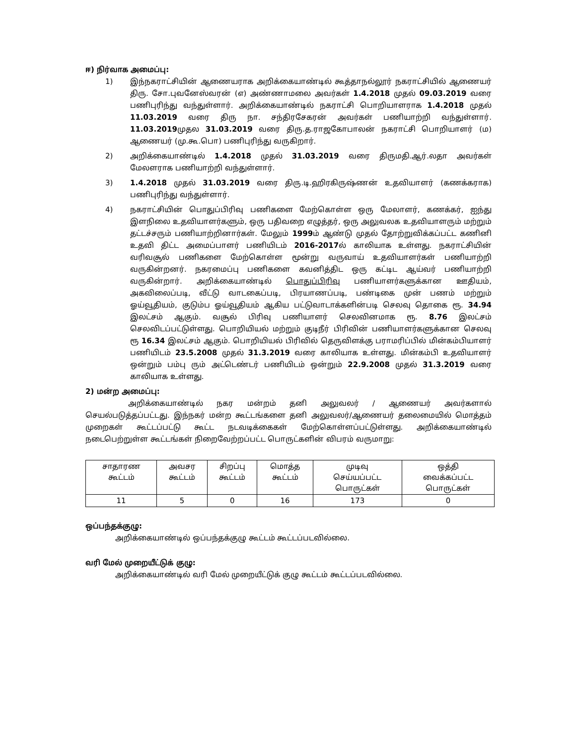ஈ) நிர்வாக அமைப்பு:
1) இந்நகராட்சியின் ஆணையராக அறிக்கையாண்டில் கூத்தாநல்லூர் நகராட்சியில் ஆணையர் திரு. சோ.புவனேஸ்வரன் (எ) அண்ணாமலை அவர்கள் 1.4.2018 முதல் 09.03.2019 வரை பணிபுரிந்து வந்துள்ளார். அறிக்கையாண்டில் நகராட்சி பொறியாளராக 1.4.2018 முதல் 11.03.2019 வரை திரு நா. சந்திரசேகரன் அவர்கள் பணியாற்றி வந்துள்ளார். 11.03.2019முதல 31.03.2019 வரை திரு.த.ராஜகோபாலன் நகராட்சி பொறியாளர் (ம) ஆணையர் (மு.கூ.பொ) பணிபுரிந்து வருகிறார்.
2) அறிக்கையாண்டில் 1.4.2018 முதல் 31.03.2019 வரை திருமதி.ஆர்.லதா அவர்கள் மேலளராக பணியாற்றி வந்துள்ளார்.
3) 1.4.2018 முதல் 31.03.2019 வரை திரு.டி.ஹிரகிருஷ்ணன் உதவியாளர் (கணக்கராக) பணிபுரிந்து வந்துள்ளார்.
4) நகராட்சியின் பொதுப்பிரிவு பணிகளை மேற்கொள்ள ஒரு மேலாளர், கணக்கர், ஐந்து இளநிலை உதவியாளர்களும், ஒரு பதிவறை எழுத்தர், ஒரு அலுவலக உதவியாளரும் மற்றும் தட்டச்சரும் பணியாற்றினார்கள். மேலும் 1999ம் ஆண்டு முதல் தோற்றுவிக்கப்பட்ட கணினி உதவி திட்ட அமைப்பாளர் பணியிடம் 2016-2017ல் காலியாக உள்ளது. நகராட்சியின் வரிவசூல் பணிகளை மேற்கொள்ள மூன்று வருவாய் உதவியாளர்கள் பணியாற்றி வருகின்றனர். நகரமைப்பு பணிகளை கவனித்திட ஒரு கட்டிட ஆய்வர் பணியாற்றி வருகின்றார். அறிக்கையாண்டில் பொதுப்பிரிவு பணியாளர்களுக்கான ஊதியம், அகவிலைப்படி, வீட்டு வாடகைப்படி, பிரயாணப்படி, பண்டிகை முன் பணம் மற்றும் ஓய்வூதியம், குடும்ப ஓய்வூதியம் ஆகிய பட்டுவாடாக்களின்படி செலவு தொகை ரூ. 34.94 இலட்சம் ஆகும். வசூல் பிரிவு பணியாளர் செலவினமாக ரூ. 8.76 இலட்சம் செலவிடப்பட்டுள்ளது. பொறியியல் மற்றும் குடிநீர் பிரிவின் பணியாளர்களுக்கான செலவு ரூ 16.34 இலட்சம் ஆகும். பொறியியல் பிரிவில் தெருவிளக்கு பராமரிப்பில் மின்கம்பியாளர் பணியிடம் 23.5.2008 முதல் 31.3.2019 வரை காலியாக உள்ளது. மின்கம்பி உதவியாளர் ஒன்றும் பம்பு ரும் அட்டெண்டர் பணியிடம் ஒன்றும் 22.9.2008 முதல் 31.3.2019 வரை காலியாக உள்ளது.
2) மன்ற அமைப்பு:
அறிக்கையாண்டில் நகர மன்றம் தனி அலுவலர் / ஆணையர் அவர்களால் செயல்படுத்தப்பட்டது. இந்நகர் மன்ற கூட்டங்களை தனி அலுவலர்/ஆணையர் தலைமையில் மொத்தம் முறைகள் கூட்டப்பட்டு கூட்ட நடவடிக்கைகள் மேற்கொள்ளப்பட்டுள்ளது. அறிக்கையாண்டில் நடைபெற்றுள்ள கூட்டங்கள் நிறைவேற்றப்பட்ட பொருட்களின் விபரம் வருமாறு:
| சாதாரண கூட்டம் | அவசர கூட்டம் | சிறப்பு கூட்டம் | மொத்த கூட்டம் | முடிவு செய்யப்பட்ட பொருட்கள் | ஒத்தி வைக்கப்பட்ட பொருட்கள் |
| --- | --- | --- | --- | --- | --- |
| 11 | 5 | 0 | 16 | 173 | 0 |
ஒப்பந்தக்குழு:
அறிக்கையாண்டில் ஒப்பந்தக்குழு கூட்டம் கூட்டப்படவில்லை.
வரி மேல் முறையீட்டுக் குழு:
அறிக்கையாண்டில் வரி மேல் முறையீட்டுக் குழு கூட்டம் கூட்டப்படவில்லை.